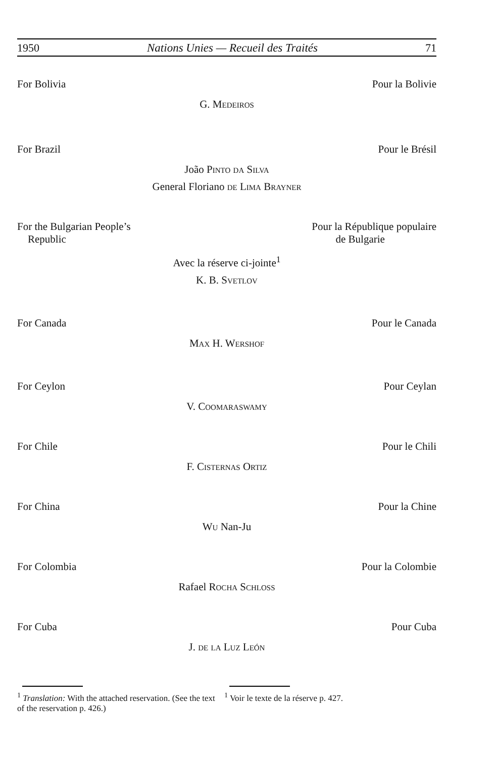1950 Nations Unies — Recueil des Traités 71
For Bolivia Pour la Bolivie
G. Medeiros
For Brazil Pour le Brésil
João Pinto da Silva
General Floriano de Lima Brayner
For the Bulgarian People’s
Republic Pour la République populaire
de Bulgarie
Avec la réserve ci-jointe<sup>1</sup>
K. B. Svetlov
For Canada Pour le Canada
Max H. Wershof
For Ceylon Pour Ceylan
V. Coomaraswamy
For Chile Pour le Chili
F. Cisternas Ortiz
For China Pour la Chine
Wu Nan-Ju
For Colombia Pour la Colombie
Rafael Rocha Schloss
For Cuba Pour Cuba
J. de la Luz León
<sup>1</sup> Translation: With the attached reservation. (See the text of the reservation p. 426.)
<sup>1</sup> Voir le texte de la réserve p. 427.